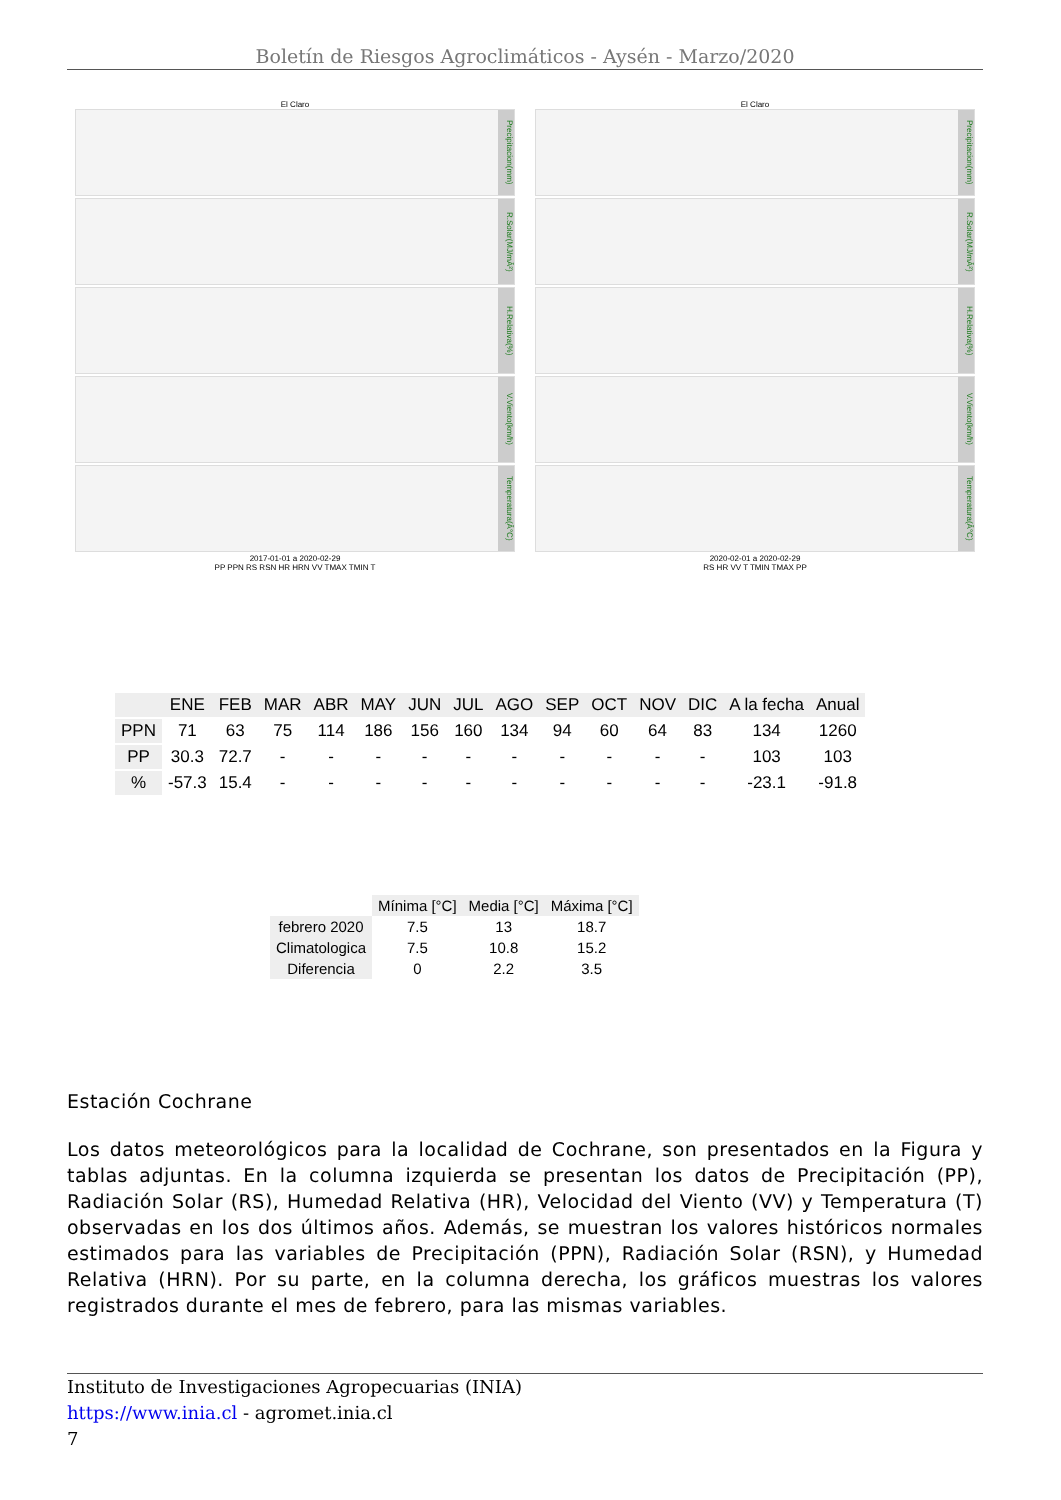Boletín de Riesgos Agroclimáticos - Aysén - Marzo/2020
El Claro
Precipitacion(mm)
R.Solar(MJ/mÂ²)
H.Relativa(%)
V.Viento(km/h)
Temperatura(Â°C)
2017-01-01 a 2020-02-29
PP PPN RS RSN HR HRN VV TMAX TMIN T
El Claro
Precipitacion(mm)
R.Solar(MJ/mÂ²)
H.Relativa(%)
V.Viento(km/h)
Temperatura(Â°C)
2020-02-01 a 2020-02-29
RS HR VV T TMIN TMAX PP
| | ENE | FEB | MAR | ABR | MAY | JUN | JUL | AGO | SEP | OCT | NOV | DIC | A la fecha | Anual |
| --- | --- | --- | --- | --- | --- | --- | --- | --- | --- | --- | --- | --- | --- | --- |
| PPN | 71 | 63 | 75 | 114 | 186 | 156 | 160 | 134 | 94 | 60 | 64 | 83 | 134 | 1260 |
| PP | 30.3 | 72.7 | - | - | - | - | - | - | - | - | - | - | 103 | 103 |
| % | -57.3 | 15.4 | - | - | - | - | - | - | - | - | - | - | -23.1 | -91.8 |
| | Mínima [°C] | Media [°C] | Máxima [°C] |
| --- | --- | --- | --- |
| febrero 2020 | 7.5 | 13 | 18.7 |
| Climatologica | 7.5 | 10.8 | 15.2 |
| Diferencia | 0 | 2.2 | 3.5 |
Estación Cochrane
Los datos meteorológicos para la localidad de Cochrane, son presentados en la Figura y tablas adjuntas. En la columna izquierda se presentan los datos de Precipitación (PP), Radiación Solar (RS), Humedad Relativa (HR), Velocidad del Viento (VV) y Temperatura (T) observadas en los dos últimos años. Además, se muestran los valores históricos normales estimados para las variables de Precipitación (PPN), Radiación Solar (RSN), y Humedad Relativa (HRN). Por su parte, en la columna derecha, los gráficos muestras los valores registrados durante el mes de febrero, para las mismas variables.
Instituto de Investigaciones Agropecuarias (INIA)
https://www.inia.cl - agromet.inia.cl
7